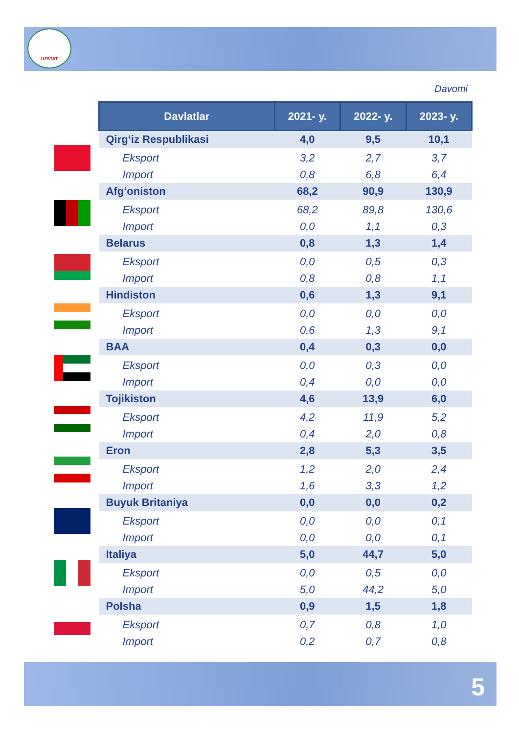UZSTAT
Davomi
| Davlatlar | 2021- y. | 2022- y. | 2023- y. |
| --- | --- | --- | --- |
| Qirg‘iz Respublikasi | 4,0 | 9,5 | 10,1 |
| Eksport | 3,2 | 2,7 | 3,7 |
| Import | 0,8 | 6,8 | 6,4 |
| Afg‘oniston | 68,2 | 90,9 | 130,9 |
| Eksport | 68,2 | 89,8 | 130,6 |
| Import | 0,0 | 1,1 | 0,3 |
| Belarus | 0,8 | 1,3 | 1,4 |
| Eksport | 0,0 | 0,5 | 0,3 |
| Import | 0,8 | 0,8 | 1,1 |
| Hindiston | 0,6 | 1,3 | 9,1 |
| Eksport | 0,0 | 0,0 | 0,0 |
| Import | 0,6 | 1,3 | 9,1 |
| BAA | 0,4 | 0,3 | 0,0 |
| Eksport | 0,0 | 0,3 | 0,0 |
| Import | 0,4 | 0,0 | 0,0 |
| Tojikiston | 4,6 | 13,9 | 6,0 |
| Eksport | 4,2 | 11,9 | 5,2 |
| Import | 0,4 | 2,0 | 0,8 |
| Eron | 2,8 | 5,3 | 3,5 |
| Eksport | 1,2 | 2,0 | 2,4 |
| Import | 1,6 | 3,3 | 1,2 |
| Buyuk Britaniya | 0,0 | 0,0 | 0,2 |
| Eksport | 0,0 | 0,0 | 0,1 |
| Import | 0,0 | 0,0 | 0,1 |
| Italiya | 5,0 | 44,7 | 5,0 |
| Eksport | 0,0 | 0,5 | 0,0 |
| Import | 5,0 | 44,2 | 5,0 |
| Polsha | 0,9 | 1,5 | 1,8 |
| Eksport | 0,7 | 0,8 | 1,0 |
| Import | 0,2 | 0,7 | 0,8 |
5